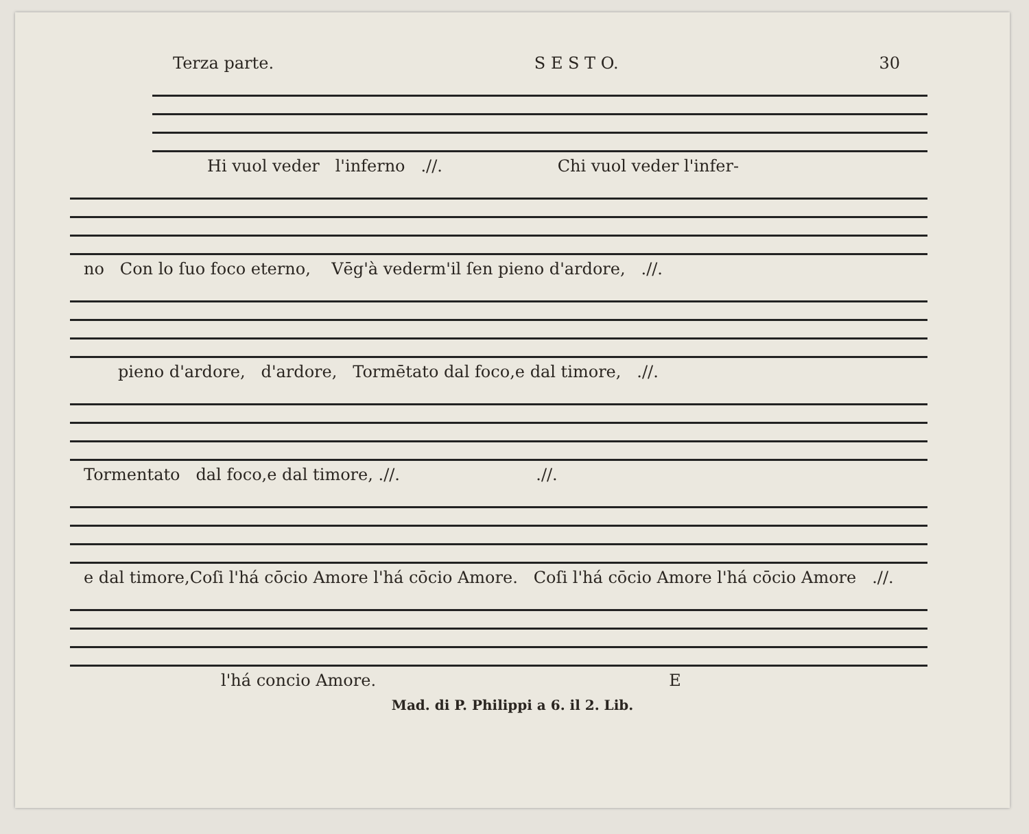Terza parte. S E S T O. 30
Hi vuol veder l'inferno .//. Chi vuol veder l'infer-
no Con lo ſuo foco eterno, Vēg'à vederm'il ſen pieno d'ardore, .//.
pieno d'ardore, d'ardore, Tormētato dal foco,e dal timore, .//.
Tormentato dal foco,e dal timore, .//. .//.
e dal timore,Coſi l'há cōcio Amore l'há cōcio Amore. Coſi l'há cōcio Amore l'há cōcio Amore .//.
l'há concio Amore. E
Mad. di P. Philippi a 6. il 2. Lib.